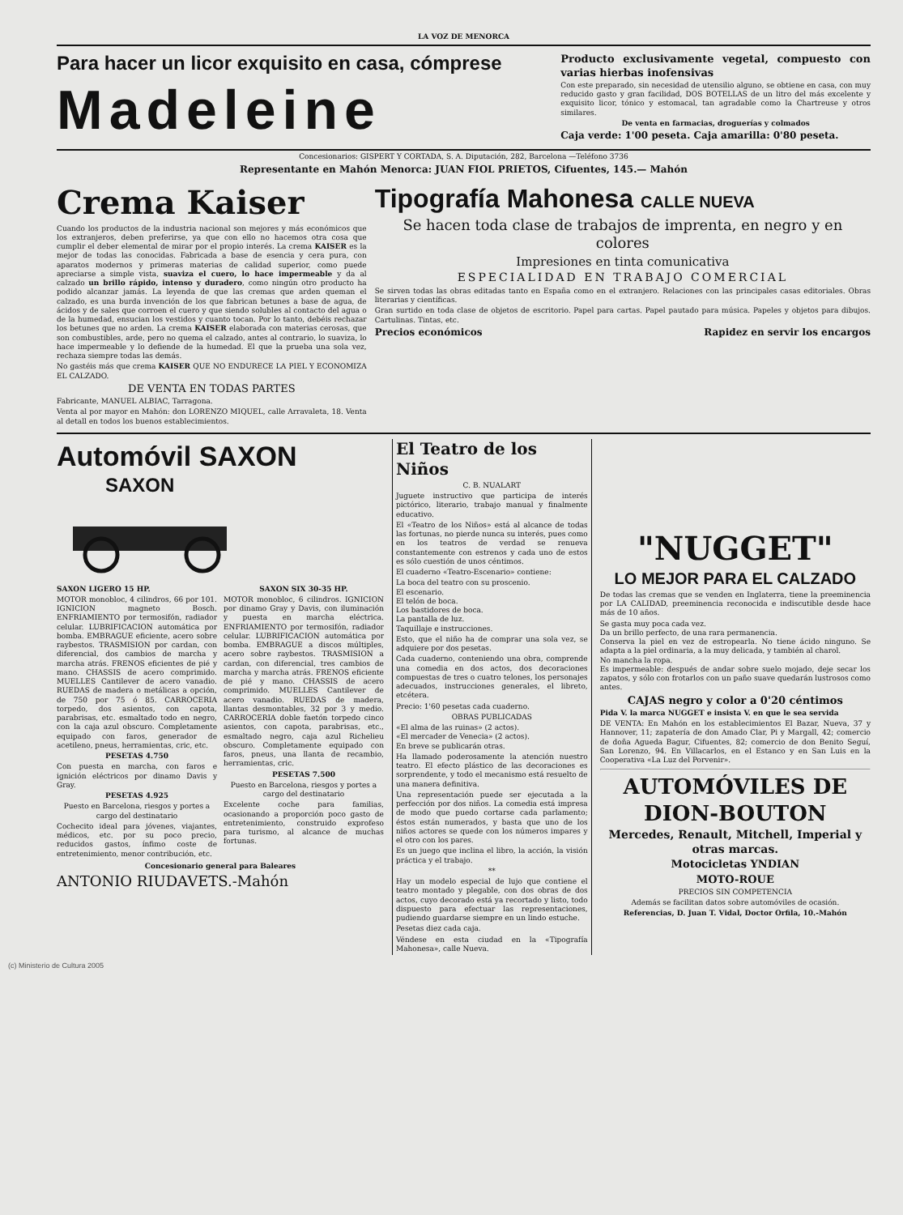LA VOZ DE MENORCA
Para hacer un licor exquisito en casa, cómprese
Madeleine
Producto exclusivamente vegetal, compuesto con varias hierbas inofensivas
Con este preparado, sin necesidad de utensilio alguno, se obtiene en casa, con muy reducido gasto y gran facilidad, DOS BOTELLAS de un litro del más excelente y exquisito licor, tónico y estomacal, tan agradable como la Chartreuse y otros similares.
De venta en farmacias, droguerías y colmados
Caja verde: 1'00 peseta. Caja amarilla: 0'80 peseta.
Concesionarios: GISPERT Y CORTADA, S. A. Diputación, 282, Barcelona —Teléfono 3736
Representante en Mahón Menorca: JUAN FIOL PRIETOS, Cifuentes, 145.— Mahón
Crema Kaiser
Cuando los productos de la industria nacional son mejores y más económicos que los extranjeros, deben preferirse, ya que con ello no hacemos otra cosa que cumplir el deber elemental de mirar por el propio interés. La crema KAISER es la mejor de todas las conocidas. Fabricada a base de esencia y cera pura, con aparatos modernos y primeras materias de calidad superior, como puede apreciarse a simple vista, suaviza el cuero, lo hace impermeable y da al calzado un brillo rápido, intenso y duradero, como ningún otro producto ha podido alcanzar jamás. La leyenda de que las cremas que arden queman el calzado, es una burda invención de los que fabrican betunes a base de agua, de ácidos y de sales que corroen el cuero y que siendo solubles al contacto del agua o de la humedad, ensucian los vestidos y cuanto tocan. Por lo tanto, debéis rechazar los betunes que no arden. La crema KAISER elaborada con materias cerosas, que son combustibles, arde, pero no quema el calzado, antes al contrario, lo suaviza, lo hace impermeable y lo defiende de la humedad. El que la prueba una sola vez, rechaza siempre todas las demás.
No gastéis más que crema KAISER QUE NO ENDURECE LA PIEL Y ECONOMIZA EL CALZADO.
DE VENTA EN TODAS PARTES
Fabricante, MANUEL ALBIAC, Tarragona.
Venta al por mayor en Mahón: don LORENZO MIQUEL, calle Arravaleta, 18. Venta al detall en todos los buenos establecimientos.
Tipografía Mahonesa CALLE NUEVA
Se hacen toda clase de trabajos de imprenta, en negro y en colores
Impresiones en tinta comunicativa
ESPECIALIDAD EN TRABAJO COMERCIAL
Se sirven todas las obras editadas tanto en España como en el extranjero. Relaciones con las principales casas editoriales. Obras literarias y científicas.
Gran surtido en toda clase de objetos de escritorio. Papel para cartas. Papel pautado para música. Papeles y objetos para dibujos. Cartulinas. Tintas, etc.
Precios económicos Rapidez en servir los encargos
Automóvil SAXON
SAXON
SAXON LIGERO 15 HP.
MOTOR monobloc, 4 cilindros, 66 por 101. IGNICION magneto Bosch. ENFRIAMIENTO por termosifón, radiador celular. LUBRIFICACION automática por bomba. EMBRAGUE eficiente, acero sobre raybestos. TRASMISION por cardan, con diferencial, dos cambios de marcha y marcha atrás. FRENOS eficientes de pié y mano. CHASSIS de acero comprimido. MUELLES Cantilever de acero vanadio. RUEDAS de madera o metálicas a opción, de 750 por 75 ó 85. CARROCERIA torpedo, dos asientos, con capota, parabrisas, etc. esmaltado todo en negro, con la caja azul obscuro. Completamente equipado con faros, generador de acetileno, pneus, herramientas, cric, etc.
PESETAS 4.750
Con puesta en marcha, con faros e ignición eléctricos por dinamo Davis y Gray.
PESETAS 4.925
Puesto en Barcelona, riesgos y portes a cargo del destinatario
Cochecito ideal para jóvenes, viajantes, médicos, etc. por su poco precio, reducidos gastos, ínfimo coste de entretenimiento, menor contribución, etc.
SAXON SIX 30-35 HP.
MOTOR monobloc, 6 cilindros. IGNICION por dinamo Gray y Davis, con iluminación y puesta en marcha eléctrica. ENFRIAMIENTO por termosifón, radiador celular. LUBRIFICACION automática por bomba. EMBRAGUE a discos múltiples, acero sobre raybestos. TRASMISION a cardan, con diferencial, tres cambios de marcha y marcha atrás. FRENOS eficiente de pié y mano. CHASSIS de acero comprimido. MUELLES Cantilever de acero vanadio. RUEDAS de madera, llantas desmontables, 32 por 3 y medio. CARROCERIA doble faetón torpedo cinco asientos, con capota, parabrisas, etc., esmaltado negro, caja azul Richelieu obscuro. Completamente equipado con faros, pneus, una llanta de recambio, herramientas, cric.
PESETAS 7.500
Puesto en Barcelona, riesgos y portes a cargo del destinatario
Excelente coche para familias, ocasionando a proporción poco gasto de entretenimiento, construido exprofeso para turismo, al alcance de muchas fortunas.
Concesionario general para Baleares
ANTONIO RIUDAVETS.-Mahón
El Teatro de los Niños
C. B. NUALART
Juguete instructivo que participa de interés pictórico, literario, trabajo manual y finalmente educativo.
El «Teatro de los Niños» está al alcance de todas las fortunas, no pierde nunca su interés, pues como en los teatros de verdad se renueva constantemente con estrenos y cada uno de estos es sólo cuestión de unos céntimos.
El cuaderno «Teatro-Escenario» contiene:
La boca del teatro con su proscenio.
El escenario.
El telón de boca.
Los bastidores de boca.
La pantalla de luz.
Taquillaje e instrucciones.
Esto, que el niño ha de comprar una sola vez, se adquiere por dos pesetas.
Cada cuaderno, conteniendo una obra, comprende una comedia en dos actos, dos decoraciones compuestas de tres o cuatro telones, los personajes adecuados, instrucciones generales, el libreto, etcétera.
Precio: 1'60 pesetas cada cuaderno.
OBRAS PUBLICADAS
«El alma de las ruinas» (2 actos).
«El mercader de Venecia» (2 actos).
En breve se publicarán otras.
Ha llamado poderosamente la atención nuestro teatro. El efecto plástico de las decoraciones es sorprendente, y todo el mecanismo está resuelto de una manera definitiva.
Una representación puede ser ejecutada a la perfección por dos niños. La comedia está impresa de modo que puedo cortarse cada parlamento; éstos están numerados, y basta que uno de los niños actores se quede con los números impares y el otro con los pares.
Es un juego que inclina el libro, la acción, la visión práctica y el trabajo.
**
Hay un modelo especial de lujo que contiene el teatro montado y plegable, con dos obras de dos actos, cuyo decorado está ya recortado y listo, todo dispuesto para efectuar las representaciones, pudiendo guardarse siempre en un lindo estuche.
Pesetas diez cada caja.
Véndese en esta ciudad en la «Tipografía Mahonesa», calle Nueva.
"NUGGET"
LO MEJOR PARA EL CALZADO
De todas las cremas que se venden en Inglaterra, tiene la preeminencia por LA CALIDAD, preeminencia reconocida e indiscutible desde hace más de 10 años.
Se gasta muy poca cada vez.
Da un brillo perfecto, de una rara permanencia.
Conserva la piel en vez de estropearla. No tiene ácido ninguno. Se adapta a la piel ordinaria, a la muy delicada, y también al charol.
No mancha la ropa.
Es impermeable: después de andar sobre suelo mojado, deje secar los zapatos, y sólo con frotarlos con un paño suave quedarán lustrosos como antes.
CAJAS negro y color a 0'20 céntimos
Pida V. la marca NUGGET e insista V. en que le sea servida
DE VENTA: En Mahón en los establecimientos El Bazar, Nueva, 37 y Hannover, 11; zapatería de don Amado Clar, Pi y Margall, 42; comercio de doña Agueda Bagur, Cifuentes, 82; comercio de don Benito Seguí, San Lorenzo, 94. En Villacarlos, en el Estanco y en San Luis en la Cooperativa «La Luz del Porvenir».
AUTOMÓVILES DE DION-BOUTON
Mercedes, Renault, Mitchell, Imperial y otras marcas.
Motocicletas YNDIAN
MOTO-ROUE
PRECIOS SIN COMPETENCIA
Además se facilitan datos sobre automóviles de ocasión.
Referencias, D. Juan T. Vidal, Doctor Orfila, 10.-Mahón
(c) Ministerio de Cultura 2005